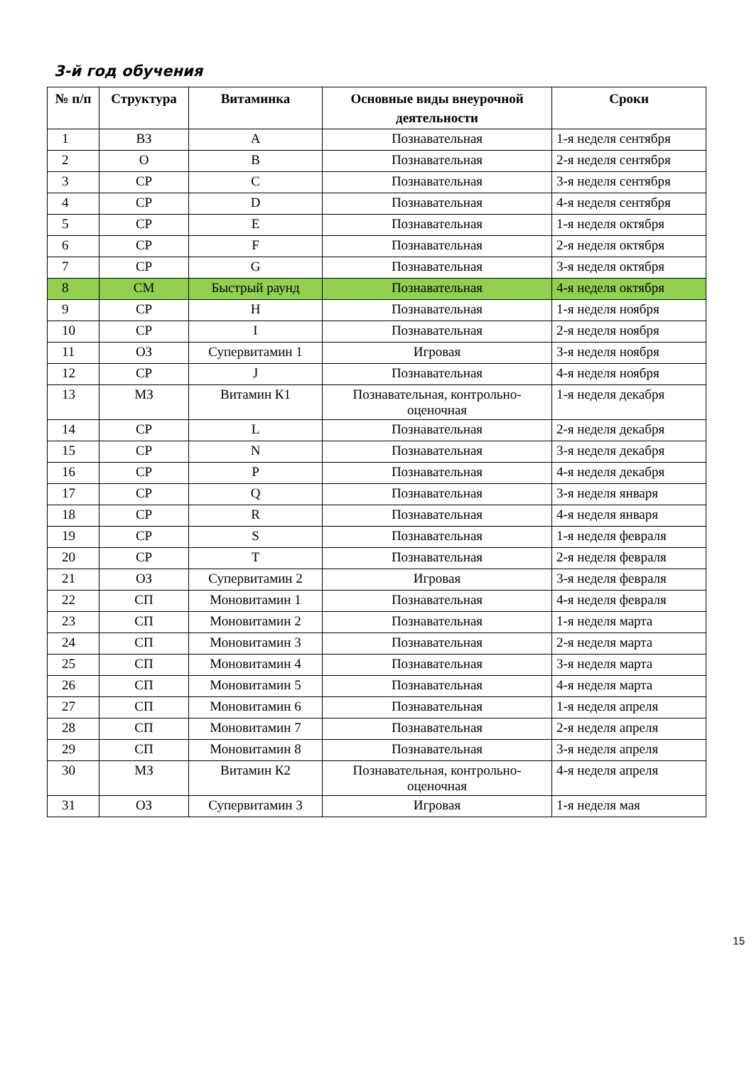3-й год обучения
| № п/п | Структура | Витаминка | Основные виды внеурочной деятельности | Сроки |
| --- | --- | --- | --- | --- |
| 1 | ВЗ | A | Познавательная | 1-я неделя сентября |
| 2 | О | B | Познавательная | 2-я неделя сентября |
| 3 | СР | C | Познавательная | 3-я неделя сентября |
| 4 | СР | D | Познавательная | 4-я неделя сентября |
| 5 | СР | E | Познавательная | 1-я неделя октября |
| 6 | СР | F | Познавательная | 2-я неделя октября |
| 7 | СР | G | Познавательная | 3-я неделя октября |
| 8 | СМ | Быстрый раунд | Познавательная | 4-я неделя октября |
| 9 | СР | H | Познавательная | 1-я неделя ноября |
| 10 | СР | I | Познавательная | 2-я неделя ноября |
| 11 | ОЗ | Супервитамин 1 | Игровая | 3-я неделя ноября |
| 12 | СР | J | Познавательная | 4-я неделя ноября |
| 13 | МЗ | Витамин К1 | Познавательная, контрольно-оценочная | 1-я неделя декабря |
| 14 | СР | L | Познавательная | 2-я неделя декабря |
| 15 | СР | N | Познавательная | 3-я неделя декабря |
| 16 | СР | P | Познавательная | 4-я неделя декабря |
| 17 | СР | Q | Познавательная | 3-я неделя января |
| 18 | СР | R | Познавательная | 4-я неделя января |
| 19 | СР | S | Познавательная | 1-я неделя февраля |
| 20 | СР | T | Познавательная | 2-я неделя февраля |
| 21 | ОЗ | Супервитамин 2 | Игровая | 3-я неделя февраля |
| 22 | СП | Моновитамин 1 | Познавательная | 4-я неделя февраля |
| 23 | СП | Моновитамин 2 | Познавательная | 1-я неделя марта |
| 24 | СП | Моновитамин 3 | Познавательная | 2-я неделя марта |
| 25 | СП | Моновитамин 4 | Познавательная | 3-я неделя марта |
| 26 | СП | Моновитамин 5 | Познавательная | 4-я неделя марта |
| 27 | СП | Моновитамин 6 | Познавательная | 1-я неделя апреля |
| 28 | СП | Моновитамин 7 | Познавательная | 2-я неделя апреля |
| 29 | СП | Моновитамин 8 | Познавательная | 3-я неделя апреля |
| 30 | МЗ | Витамин К2 | Познавательная, контрольно-оценочная | 4-я неделя апреля |
| 31 | ОЗ | Супервитамин 3 | Игровая | 1-я неделя мая |
15